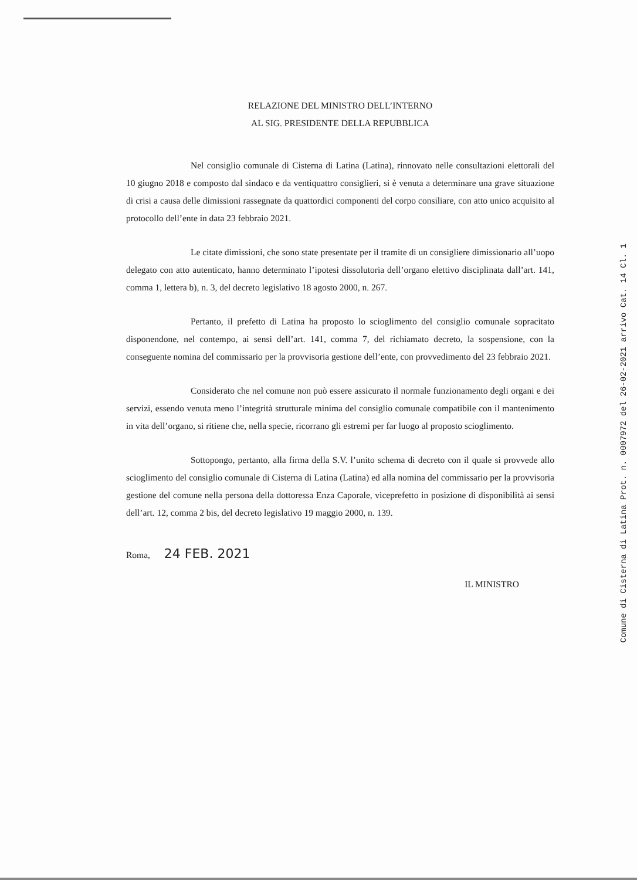RELAZIONE DEL MINISTRO DELL’INTERNO
AL SIG. PRESIDENTE DELLA REPUBBLICA
Nel consiglio comunale di Cisterna di Latina (Latina), rinnovato nelle consultazioni elettorali del 10 giugno 2018 e composto dal sindaco e da ventiquattro consiglieri, si è venuta a determinare una grave situazione di crisi a causa delle dimissioni rassegnate da quattordici componenti del corpo consiliare, con atto unico acquisito al protocollo dell’ente in data 23 febbraio 2021.
Le citate dimissioni, che sono state presentate per il tramite di un consigliere dimissionario all’uopo delegato con atto autenticato, hanno determinato l’ipotesi dissolutoria dell’organo elettivo disciplinata dall’art. 141, comma 1, lettera b), n. 3, del decreto legislativo 18 agosto 2000, n. 267.
Pertanto, il prefetto di Latina ha proposto lo scioglimento del consiglio comunale sopracitato disponendone, nel contempo, ai sensi dell’art. 141, comma 7, del richiamato decreto, la sospensione, con la conseguente nomina del commissario per la provvisoria gestione dell’ente, con provvedimento del 23 febbraio 2021.
Considerato che nel comune non può essere assicurato il normale funzionamento degli organi e dei servizi, essendo venuta meno l’integrità strutturale minima del consiglio comunale compatibile con il mantenimento in vita dell’organo, si ritiene che, nella specie, ricorrano gli estremi per far luogo al proposto scioglimento.
Sottopongo, pertanto, alla firma della S.V. l’unito schema di decreto con il quale si provvede allo scioglimento del consiglio comunale di Cisterna di Latina (Latina) ed alla nomina del commissario per la provvisoria gestione del comune nella persona della dottoressa Enza Caporale, viceprefetto in posizione di disponibilità ai sensi dell’art. 12, comma 2 bis, del decreto legislativo 19 maggio 2000, n. 139.
Roma, 24 FEB. 2021
IL MINISTRO
Comune di Cisterna di Latina Prot. n. 0007972 del 26-02-2021 arrivo Cat. 14 Cl. 1